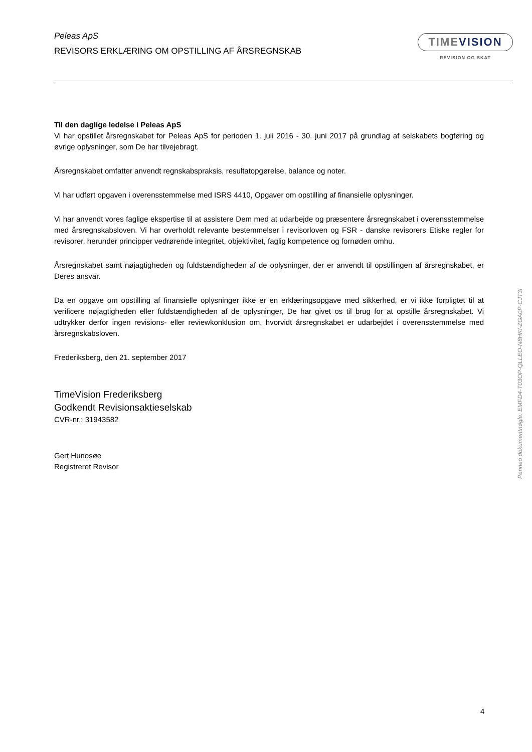Peleas ApS
REVISORS ERKLÆRING OM OPSTILLING AF ÅRSREGNSKAB
TIMEVISION
REVISION OG SKAT
Til den daglige ledelse i Peleas ApS
Vi har opstillet årsregnskabet for Peleas ApS for perioden 1. juli 2016 - 30. juni 2017 på grundlag af selskabets bogføring og øvrige oplysninger, som De har tilvejebragt.
Årsregnskabet omfatter anvendt regnskabspraksis, resultatopgørelse, balance og noter.
Vi har udført opgaven i overensstemmelse med ISRS 4410, Opgaver om opstilling af finansielle oplysninger.
Vi har anvendt vores faglige ekspertise til at assistere Dem med at udarbejde og præsentere årsregnskabet i overensstemmelse med årsregnskabsloven. Vi har overholdt relevante bestemmelser i revisorloven og FSR - danske revisorers Etiske regler for revisorer, herunder principper vedrørende integritet, objektivitet, faglig kompetence og fornøden omhu.
Årsregnskabet samt nøjagtigheden og fuldstændigheden af de oplysninger, der er anvendt til opstillingen af årsregnskabet, er Deres ansvar.
Da en opgave om opstilling af finansielle oplysninger ikke er en erklæringsopgave med sikkerhed, er vi ikke forpligtet til at verificere nøjagtigheden eller fuldstændigheden af de oplysninger, De har givet os til brug for at opstille årsregnskabet. Vi udtrykker derfor ingen revisions- eller reviewkonklusion om, hvorvidt årsregnskabet er udarbejdet i overensstemmelse med årsregnskabsloven.
Frederiksberg, den 21. september 2017
TimeVision Frederiksberg
Godkendt Revisionsaktieselskab
CVR-nr.: 31943582
Gert Hunosøe
Registreret Revisor
Penneo dokumentnøgle: EMFD4-T03OP-QLLEO-N8HKI-ZGA0P-CJT3I
4